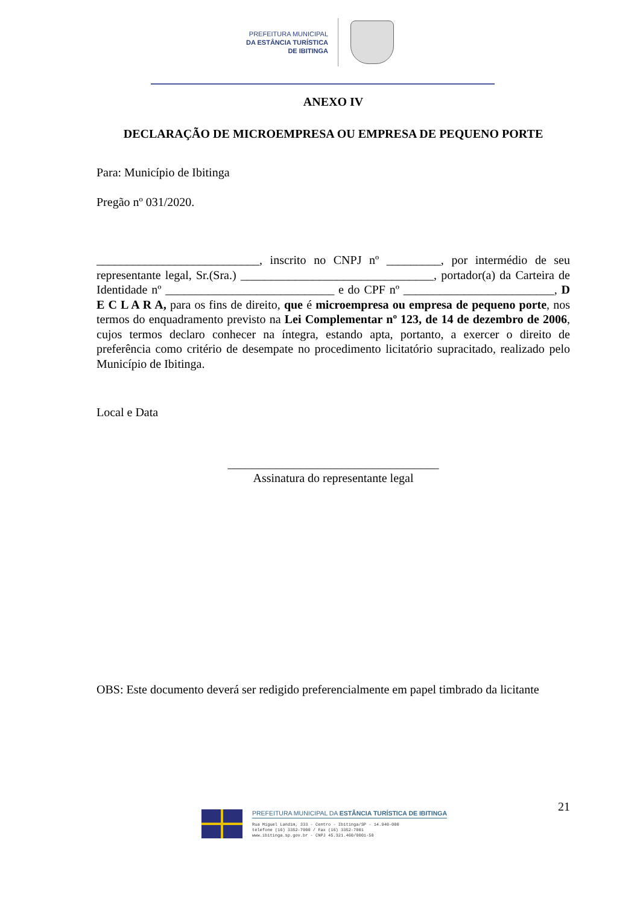PREFEITURA MUNICIPAL
DA ESTÂNCIA TURÍSTICA
DE IBITINGA
ANEXO IV
DECLARAÇÃO DE MICROEMPRESA OU EMPRESA DE PEQUENO PORTE
Para: Município de Ibitinga
Pregão nº 031/2020.
___________________________, inscrito no CNPJ nº _________, por intermédio de seu representante legal, Sr.(Sra.) ________________________________, portador(a) da Carteira de Identidade nº ____________________________ e do CPF nº _________________________, D E C L A R A, para os fins de direito, que é microempresa ou empresa de pequeno porte, nos termos do enquadramento previsto na Lei Complementar nº 123, de 14 de dezembro de 2006, cujos termos declaro conhecer na íntegra, estando apta, portanto, a exercer o direito de preferência como critério de desempate no procedimento licitatório supracitado, realizado pelo Município de Ibitinga.
Local e Data
___________________________________
Assinatura do representante legal
OBS: Este documento deverá ser redigido preferencialmente em papel timbrado da licitante
21
PREFEITURA MUNICIPAL DA ESTÂNCIA TURÍSTICA DE IBITINGA
Rua Miguel Landim, 333 - Centro - Ibitinga/SP - 14.940-000
telefone (16) 3352-7000 / Fax (16) 3352-7001
www.ibitinga.sp.gov.br - CNPJ 45.321.460/0001-50